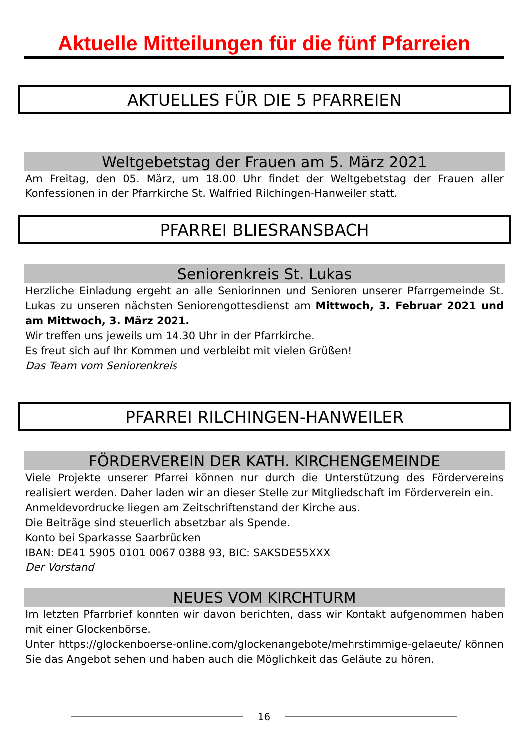Aktuelle Mitteilungen für die fünf Pfarreien
AKTUELLES FÜR DIE 5 PFARREIEN
Weltgebetstag der Frauen am 5. März 2021
Am Freitag, den 05. März, um 18.00 Uhr findet der Weltgebetstag der Frauen aller Konfessionen in der Pfarrkirche St. Walfried Rilchingen-Hanweiler statt.
PFARREI BLIESRANSBACH
Seniorenkreis St. Lukas
Herzliche Einladung ergeht an alle Seniorinnen und Senioren unserer Pfarrgemeinde St. Lukas zu unseren nächsten Seniorengottesdienst am Mittwoch, 3. Februar 2021 und am Mittwoch, 3. März 2021.
Wir treffen uns jeweils um 14.30 Uhr in der Pfarrkirche.
Es freut sich auf Ihr Kommen und verbleibt mit vielen Grüßen!
Das Team vom Seniorenkreis
PFARREI RILCHINGEN-HANWEILER
FÖRDERVEREIN DER KATH. KIRCHENGEMEINDE
Viele Projekte unserer Pfarrei können nur durch die Unterstützung des Fördervereins realisiert werden. Daher laden wir an dieser Stelle zur Mitgliedschaft im Förderverein ein.
Anmeldevordrucke liegen am Zeitschriftenstand der Kirche aus.
Die Beiträge sind steuerlich absetzbar als Spende.
Konto bei Sparkasse Saarbrücken
IBAN: DE41 5905 0101 0067 0388 93, BIC: SAKSDE55XXX
Der Vorstand
NEUES VOM KIRCHTURM
Im letzten Pfarrbrief konnten wir davon berichten, dass wir Kontakt aufgenommen haben mit einer Glockenbörse.
Unter https://glockenboerse-online.com/glockenangebote/mehrstimmige-gelaeute/ können Sie das Angebot sehen und haben auch die Möglichkeit das Geläute zu hören.
16